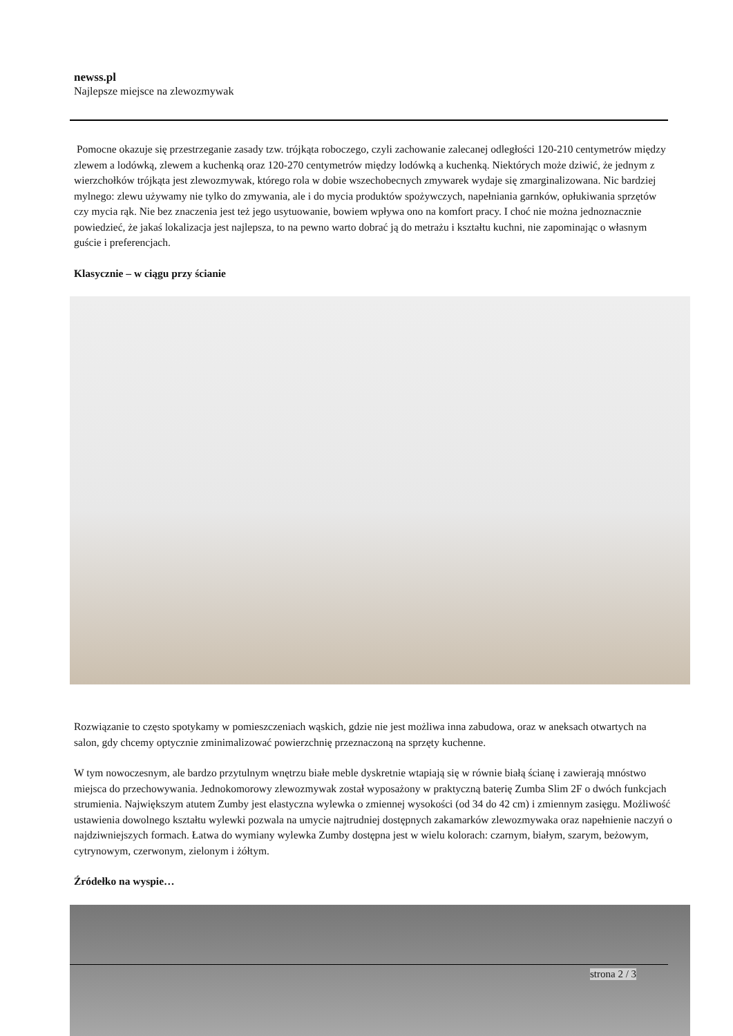newss.pl
Najlepsze miejsce na zlewozmywak
Pomocne okazuje się przestrzeganie zasady tzw. trójkąta roboczego, czyli zachowanie zalecanej odległości 120-210 centymetrów między zlewem a lodówką, zlewem a kuchenką oraz 120-270 centymetrów między lodówką a kuchenką. Niektórych może dziwić, że jednym z wierzchołków trójkąta jest zlewozmywak, którego rola w dobie wszechobecnych zmywarek wydaje się zmarginalizowana. Nic bardziej mylnego: zlewu używamy nie tylko do zmywania, ale i do mycia produktów spożywczych, napełniania garnków, opłukiwania sprzętów czy mycia rąk. Nie bez znaczenia jest też jego usytuowanie, bowiem wpływa ono na komfort pracy. I choć nie można jednoznacznie powiedzieć, że jakaś lokalizacja jest najlepsza, to na pewno warto dobrać ją do metrażu i kształtu kuchni, nie zapominając o własnym guście i preferencjach.
Klasycznie – w ciągu przy ścianie
Rozwiązanie to często spotykamy w pomieszczeniach wąskich, gdzie nie jest możliwa inna zabudowa, oraz w aneksach otwartych na salon, gdy chcemy optycznie zminimalizować powierzchnię przeznaczoną na sprzęty kuchenne.
W tym nowoczesnym, ale bardzo przytulnym wnętrzu białe meble dyskretnie wtapiają się w równie białą ścianę i zawierają mnóstwo miejsca do przechowywania. Jednokomorowy zlewozmywak został wyposażony w praktyczną baterię Zumba Slim 2F o dwóch funkcjach strumienia. Największym atutem Zumby jest elastyczna wylewka o zmiennej wysokości (od 34 do 42 cm) i zmiennym zasięgu. Możliwość ustawienia dowolnego kształtu wylewki pozwala na umycie najtrudniej dostępnych zakamarków zlewozmywaka oraz napełnienie naczyń o najdziwniejszych formach. Łatwa do wymiany wylewka Zumby dostępna jest w wielu kolorach: czarnym, białym, szarym, beżowym, cytrynowym, czerwonym, zielonym i żółtym.
Źródełko na wyspie…
strona 2 / 3